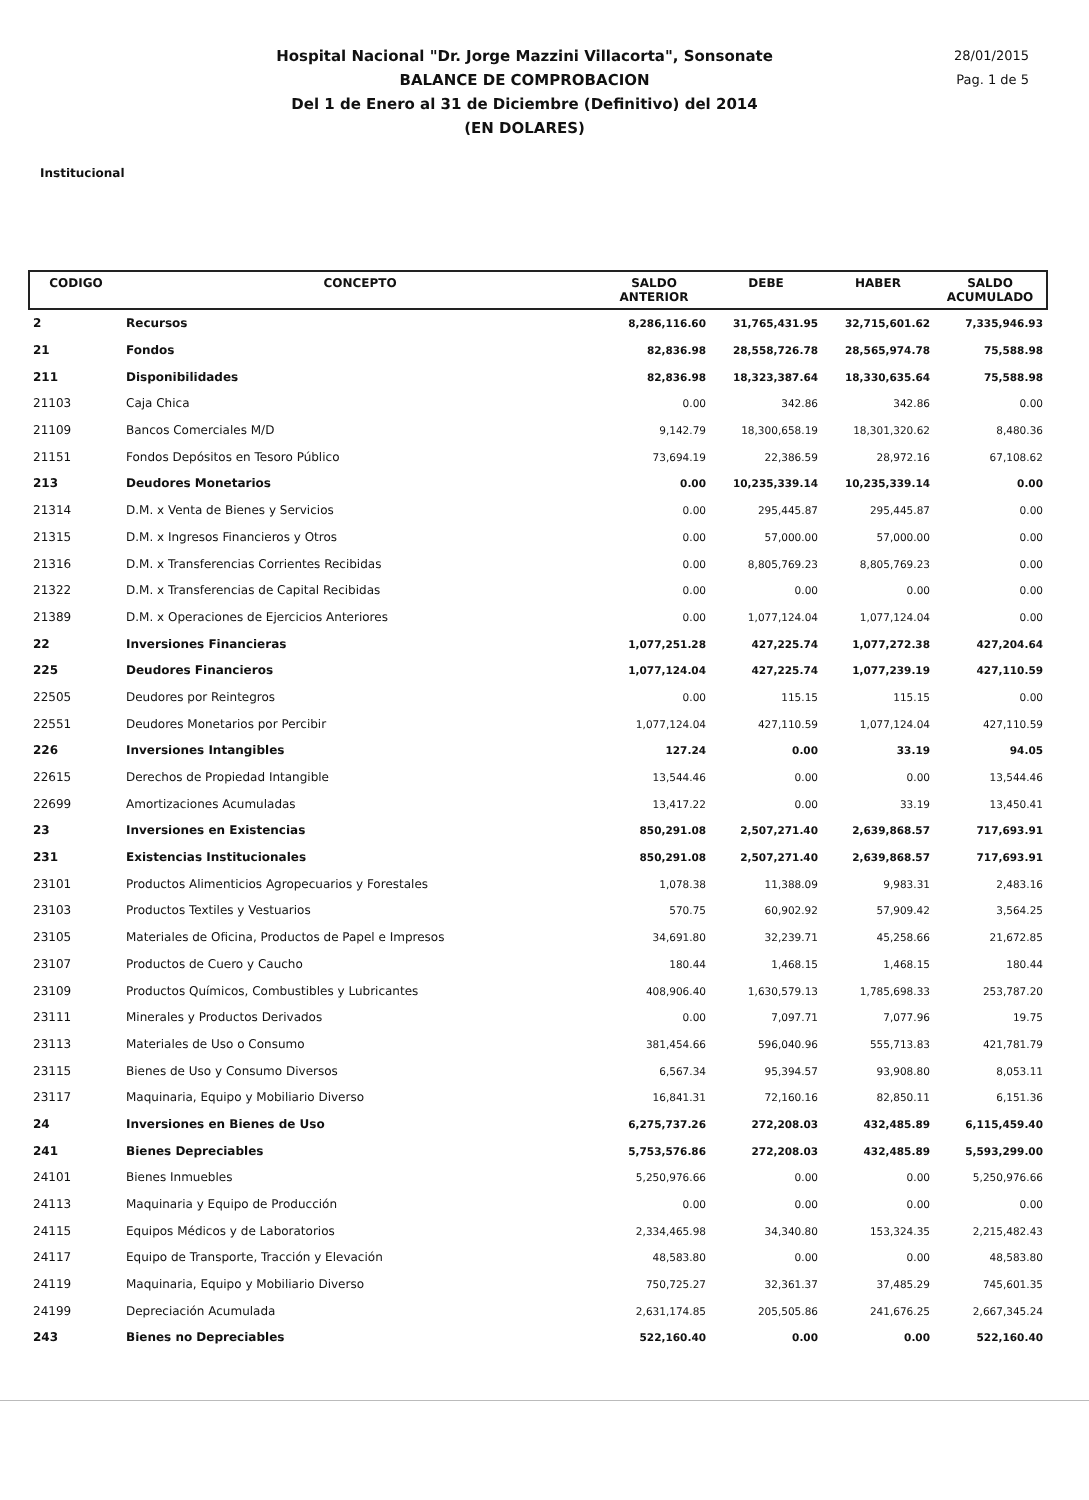Hospital Nacional "Dr. Jorge Mazzini Villacorta", Sonsonate
BALANCE DE COMPROBACION
Del 1 de Enero al 31 de Diciembre (Definitivo) del 2014
(EN DOLARES)
28/01/2015
Pag. 1 de 5
Institucional
| CODIGO | CONCEPTO | SALDO ANTERIOR | DEBE | HABER | SALDO ACUMULADO |
| --- | --- | --- | --- | --- | --- |
| 2 | Recursos | 8,286,116.60 | 31,765,431.95 | 32,715,601.62 | 7,335,946.93 |
| 21 | Fondos | 82,836.98 | 28,558,726.78 | 28,565,974.78 | 75,588.98 |
| 211 | Disponibilidades | 82,836.98 | 18,323,387.64 | 18,330,635.64 | 75,588.98 |
| 21103 | Caja Chica | 0.00 | 342.86 | 342.86 | 0.00 |
| 21109 | Bancos Comerciales M/D | 9,142.79 | 18,300,658.19 | 18,301,320.62 | 8,480.36 |
| 21151 | Fondos Depósitos en Tesoro Público | 73,694.19 | 22,386.59 | 28,972.16 | 67,108.62 |
| 213 | Deudores Monetarios | 0.00 | 10,235,339.14 | 10,235,339.14 | 0.00 |
| 21314 | D.M. x Venta de Bienes y Servicios | 0.00 | 295,445.87 | 295,445.87 | 0.00 |
| 21315 | D.M. x Ingresos Financieros y Otros | 0.00 | 57,000.00 | 57,000.00 | 0.00 |
| 21316 | D.M. x Transferencias Corrientes Recibidas | 0.00 | 8,805,769.23 | 8,805,769.23 | 0.00 |
| 21322 | D.M. x Transferencias de Capital Recibidas | 0.00 | 0.00 | 0.00 | 0.00 |
| 21389 | D.M. x Operaciones de Ejercicios Anteriores | 0.00 | 1,077,124.04 | 1,077,124.04 | 0.00 |
| 22 | Inversiones Financieras | 1,077,251.28 | 427,225.74 | 1,077,272.38 | 427,204.64 |
| 225 | Deudores Financieros | 1,077,124.04 | 427,225.74 | 1,077,239.19 | 427,110.59 |
| 22505 | Deudores por Reintegros | 0.00 | 115.15 | 115.15 | 0.00 |
| 22551 | Deudores Monetarios por Percibir | 1,077,124.04 | 427,110.59 | 1,077,124.04 | 427,110.59 |
| 226 | Inversiones Intangibles | 127.24 | 0.00 | 33.19 | 94.05 |
| 22615 | Derechos de Propiedad Intangible | 13,544.46 | 0.00 | 0.00 | 13,544.46 |
| 22699 | Amortizaciones Acumuladas | 13,417.22 | 0.00 | 33.19 | 13,450.41 |
| 23 | Inversiones en Existencias | 850,291.08 | 2,507,271.40 | 2,639,868.57 | 717,693.91 |
| 231 | Existencias Institucionales | 850,291.08 | 2,507,271.40 | 2,639,868.57 | 717,693.91 |
| 23101 | Productos Alimenticios Agropecuarios y Forestales | 1,078.38 | 11,388.09 | 9,983.31 | 2,483.16 |
| 23103 | Productos Textiles y Vestuarios | 570.75 | 60,902.92 | 57,909.42 | 3,564.25 |
| 23105 | Materiales de Oficina, Productos de Papel e Impresos | 34,691.80 | 32,239.71 | 45,258.66 | 21,672.85 |
| 23107 | Productos de Cuero y Caucho | 180.44 | 1,468.15 | 1,468.15 | 180.44 |
| 23109 | Productos Químicos, Combustibles y Lubricantes | 408,906.40 | 1,630,579.13 | 1,785,698.33 | 253,787.20 |
| 23111 | Minerales y Productos Derivados | 0.00 | 7,097.71 | 7,077.96 | 19.75 |
| 23113 | Materiales de Uso o Consumo | 381,454.66 | 596,040.96 | 555,713.83 | 421,781.79 |
| 23115 | Bienes de Uso y Consumo Diversos | 6,567.34 | 95,394.57 | 93,908.80 | 8,053.11 |
| 23117 | Maquinaria, Equipo y Mobiliario Diverso | 16,841.31 | 72,160.16 | 82,850.11 | 6,151.36 |
| 24 | Inversiones en Bienes de Uso | 6,275,737.26 | 272,208.03 | 432,485.89 | 6,115,459.40 |
| 241 | Bienes Depreciables | 5,753,576.86 | 272,208.03 | 432,485.89 | 5,593,299.00 |
| 24101 | Bienes Inmuebles | 5,250,976.66 | 0.00 | 0.00 | 5,250,976.66 |
| 24113 | Maquinaria y Equipo de Producción | 0.00 | 0.00 | 0.00 | 0.00 |
| 24115 | Equipos Médicos y de Laboratorios | 2,334,465.98 | 34,340.80 | 153,324.35 | 2,215,482.43 |
| 24117 | Equipo de Transporte, Tracción y Elevación | 48,583.80 | 0.00 | 0.00 | 48,583.80 |
| 24119 | Maquinaria, Equipo y Mobiliario Diverso | 750,725.27 | 32,361.37 | 37,485.29 | 745,601.35 |
| 24199 | Depreciación Acumulada | 2,631,174.85 | 205,505.86 | 241,676.25 | 2,667,345.24 |
| 243 | Bienes no Depreciables | 522,160.40 | 0.00 | 0.00 | 522,160.40 |